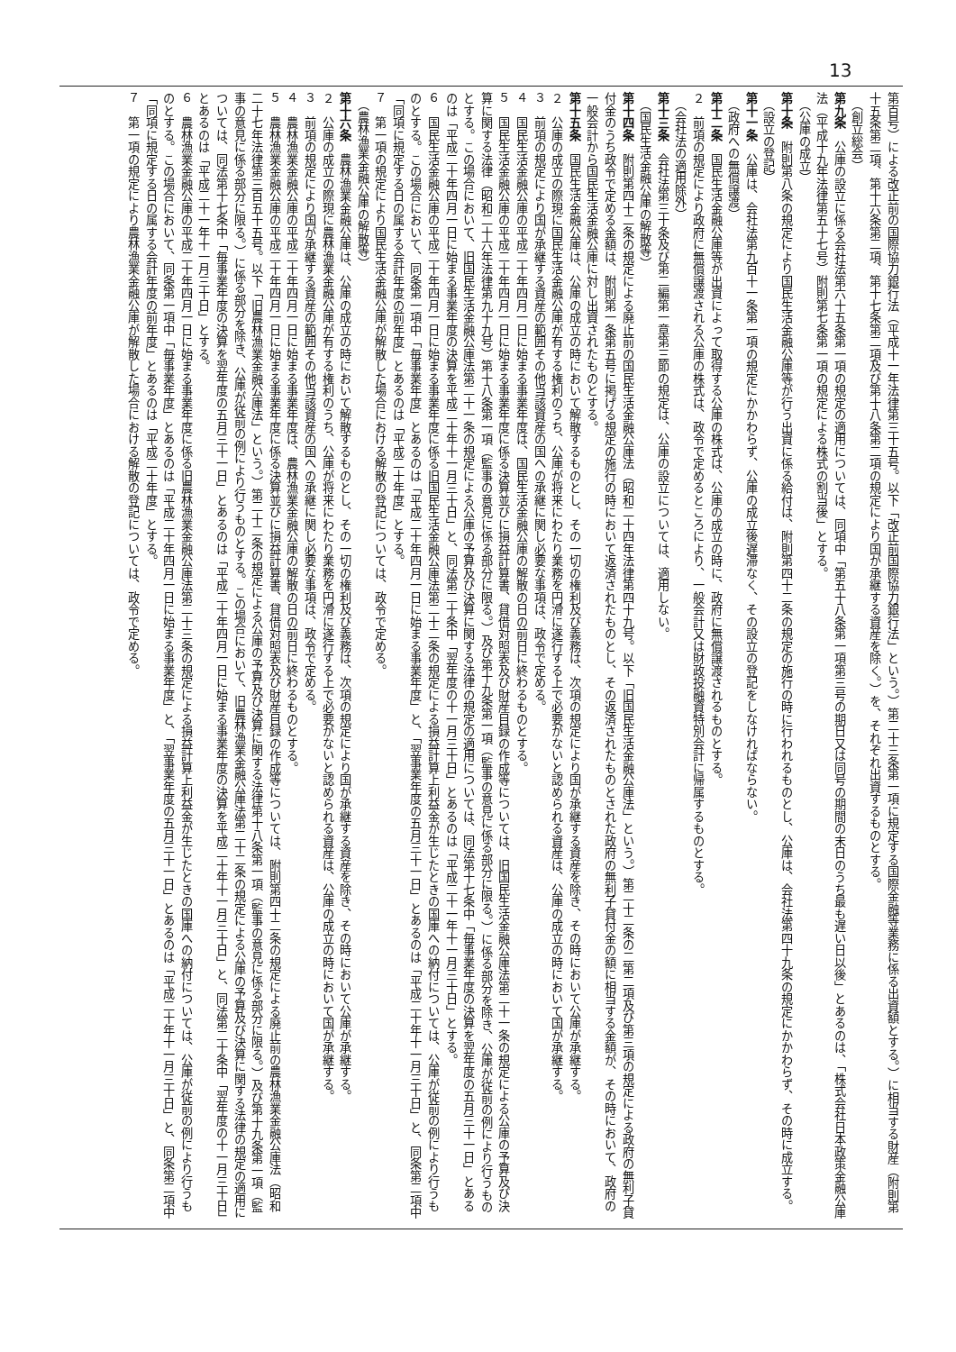13
第百号）による改正前の国際協力銀行法（平成十一年法律第三十五号。以下「改正前国際協力銀行法」という。）第二十三条第一項に規定する国際金融等業務に係る出資額とする。）に相当する財産（附則第十五条第二項、第十六条第二項、第十七条第二項及び第十八条第二項の規定により国が承継する資産を除く。）を、それぞれ出資するものとする。
（創立総会）
第九条　公庫の設立に係る会社法第六十五条第一項の規定の適用については、同項中「第五十八条第一項第三号の期日又は同号の期間の末日のうち最も遅い日以後」とあるのは、「株式会社日本政策金融公庫法（平成十九年法律第五十七号）附則第七条第一項の規定による株式の割当後」とする。
（公庫の成立）
第十条　附則第八条の規定により国民生活金融公庫等が行う出資に係る給付は、附則第四十二条の規定の施行の時に行われるものとし、公庫は、会社法第四十九条の規定にかかわらず、その時に成立する。
（設立の登記）
第十一条　公庫は、会社法第九百十一条第一項の規定にかかわらず、公庫の成立後遅滞なく、その設立の登記をしなければならない。
（政府への無償譲渡）
第十二条　国民生活金融公庫等が出資によって取得する公庫の株式は、公庫の成立の時に、政府に無償譲渡されるものとする。
２　前項の規定により政府に無償譲渡される公庫の株式は、政令で定めるところにより、一般会計又は財政投融資特別会計に帰属するものとする。
（会社法の適用除外）
第十三条　会社法第三十条及び第二編第一章第三節の規定は、公庫の設立については、適用しない。
（国民生活金融公庫の解散等）
第十四条　附則第四十二条の規定による廃止前の国民生活金融公庫法（昭和二十四年法律第四十九号。以下「旧国民生活金融公庫法」という。）第二十二条の二第二項及び第三項の規定による政府の無利子貸付金のうち政令で定める金額は、附則第一条第五号に掲げる規定の施行の時において返済されたものとし、その返済されたものとされた政府の無利子貸付金の額に相当する金額が、その時において、政府の一般会計から国民生活金融公庫に対し出資されたものとする。
第十五条　国民生活金融公庫は、公庫の成立の時において解散するものとし、その一切の権利及び義務は、次項の規定により国が承継する資産を除き、その時において公庫が承継する。
２　公庫の成立の際現に国民生活金融公庫が有する権利のうち、公庫が将来にわたり業務を円滑に遂行する上で必要がないと認められる資産は、公庫の成立の時において国が承継する。
３　前項の規定により国が承継する資産の範囲その他当該資産の国への承継に関し必要な事項は、政令で定める。
４　国民生活金融公庫の平成二十年四月一日に始まる事業年度は、国民生活金融公庫の解散の日の前日に終わるものとする。
５　国民生活金融公庫の平成二十年四月一日に始まる事業年度に係る決算並びに損益計算書、貸借対照表及び財産目録の作成等については、旧国民生活金融公庫法第二十一条の規定による公庫の予算及び決算に関する法律（昭和二十六年法律第九十九号）第十八条第一項（監事の意見に係る部分に限る。）及び第十九条第一項（監事の意見に係る部分に限る。）に係る部分を除き、公庫が従前の例により行うものとする。この場合において、旧国民生活金融公庫法第二十一条の規定による公庫の予算及び決算に関する法律の規定の適用については、同法第十七条中「毎事業年度の決算を翌年度の五月三十一日」とあるのは「平成二十年四月一日に始まる事業年度の決算を平成二十年十一月三十日」と、同法第二十条中「翌年度の十一月三十日」とあるのは「平成二十一年十一月三十日」とする。
６　国民生活金融公庫の平成二十年四月一日に始まる事業年度に係る旧国民生活金融公庫法第二十二条の規定による損益計算上利益金が生じたときの国庫への納付については、公庫が従前の例により行うものとする。この場合において、同条第一項中「毎事業年度」とあるのは「平成二十年四月一日に始まる事業年度」と、「翌事業年度の五月三十一日」とあるのは「平成二十年十一月三十日」と、同条第二項中「同項に規定する日の属する会計年度の前年度」とあるのは「平成二十年度」とする。
７　第一項の規定により国民生活金融公庫が解散した場合における解散の登記については、政令で定める。
（農林漁業金融公庫の解散等）
第十六条　農林漁業金融公庫は、公庫の成立の時において解散するものとし、その一切の権利及び義務は、次項の規定により国が承継する資産を除き、その時において公庫が承継する。
２　公庫の成立の際現に農林漁業金融公庫が有する権利のうち、公庫が将来にわたり業務を円滑に遂行する上で必要がないと認められる資産は、公庫の成立の時において国が承継する。
３　前項の規定により国が承継する資産の範囲その他当該資産の国への承継に関し必要な事項は、政令で定める。
４　農林漁業金融公庫の平成二十年四月一日に始まる事業年度は、農林漁業金融公庫の解散の日の前日に終わるものとする。
５　農林漁業金融公庫の平成二十年四月一日に始まる事業年度に係る決算並びに損益計算書、貸借対照表及び財産目録の作成等については、附則第四十二条の規定による廃止前の農林漁業金融公庫法（昭和二十七年法律第三百五十五号。以下「旧農林漁業金融公庫法」という。）第二十二条の規定による公庫の予算及び決算に関する法律第十八条第一項（監事の意見に係る部分に限る。）及び第十九条第一項（監事の意見に係る部分に限る。）に係る部分を除き、公庫が従前の例により行うものとする。この場合において、旧農林漁業金融公庫法第二十二条の規定による公庫の予算及び決算に関する法律の規定の適用については、同法第十七条中「毎事業年度の決算を翌年度の五月三十一日」とあるのは「平成二十年四月一日に始まる事業年度の決算を平成二十年十一月三十日」と、同法第二十条中「翌年度の十一月三十日」とあるのは「平成二十一年十一月三十日」とする。
６　農林漁業金融公庫の平成二十年四月一日に始まる事業年度に係る旧農林漁業金融公庫法第二十三条の規定による損益計算上利益金が生じたときの国庫への納付については、公庫が従前の例により行うものとする。この場合において、同条第一項中「毎事業年度」とあるのは「平成二十年四月一日に始まる事業年度」と、「翌事業年度の五月三十一日」とあるのは「平成二十年十一月三十日」と、同条第二項中「同項に規定する日の属する会計年度の前年度」とあるのは「平成二十年度」とする。
７　第一項の規定により農林漁業金融公庫が解散した場合における解散の登記については、政令で定める。